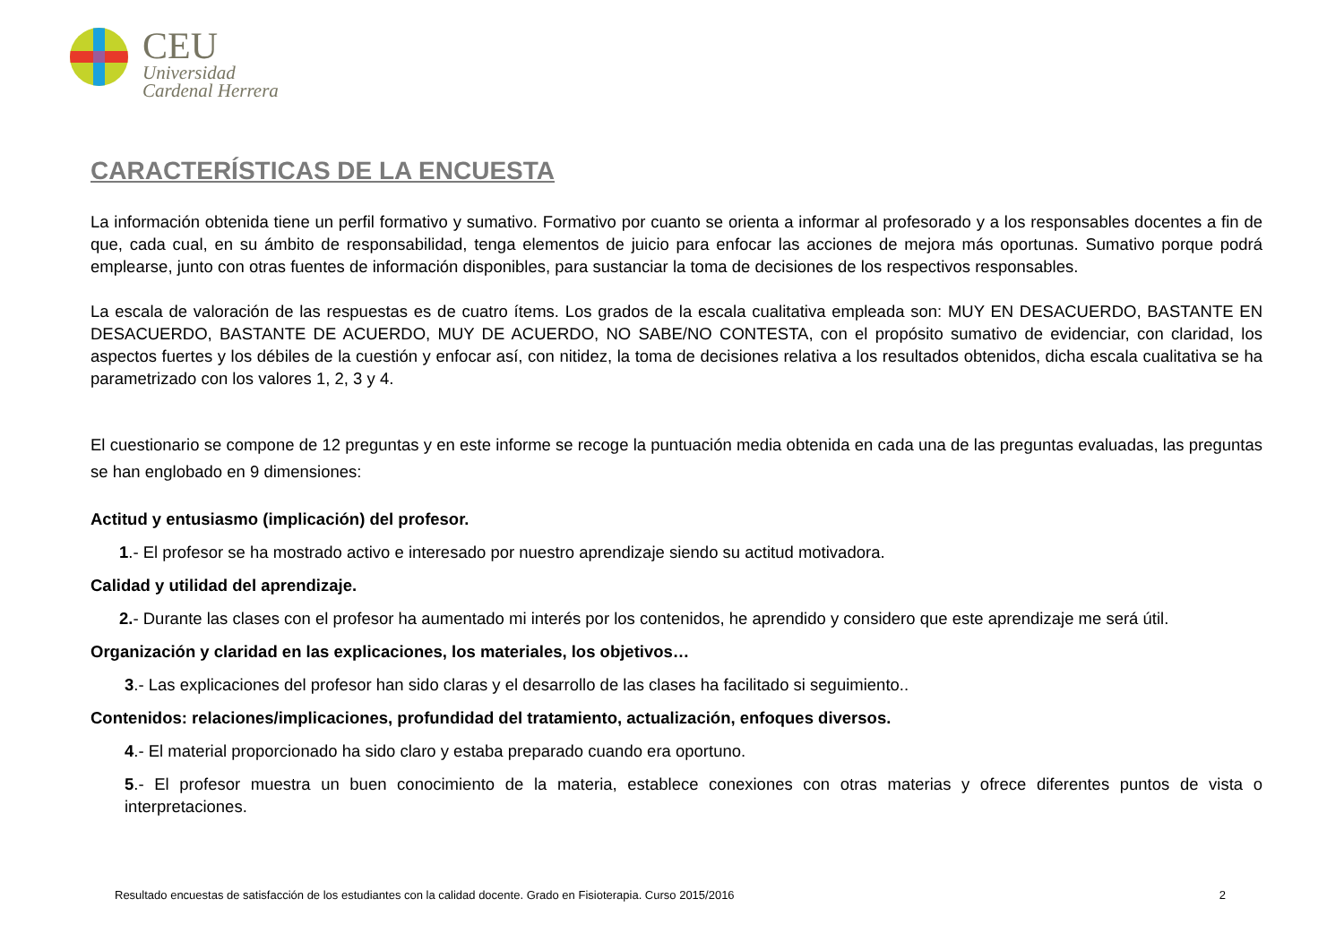CEU
Universidad
Cardenal Herrera
CARACTERÍSTICAS DE LA ENCUESTA
La información obtenida tiene un perfil formativo y sumativo. Formativo por cuanto se orienta a informar al profesorado y a los responsables docentes a fin de que, cada cual, en su ámbito de responsabilidad, tenga elementos de juicio para enfocar las acciones de mejora más oportunas. Sumativo porque podrá emplearse, junto con otras fuentes de información disponibles, para sustanciar la toma de decisiones de los respectivos responsables.
La escala de valoración de las respuestas es de cuatro ítems. Los grados de la escala cualitativa empleada son: MUY EN DESACUERDO, BASTANTE EN DESACUERDO, BASTANTE DE ACUERDO, MUY DE ACUERDO, NO SABE/NO CONTESTA, con el propósito sumativo de evidenciar, con claridad, los aspectos fuertes y los débiles de la cuestión y enfocar así, con nitidez, la toma de decisiones relativa a los resultados obtenidos, dicha escala cualitativa se ha parametrizado con los valores 1, 2, 3 y 4.
El cuestionario se compone de 12 preguntas y en este informe se recoge la puntuación media obtenida en cada una de las preguntas evaluadas, las preguntas se han englobado en 9 dimensiones:
Actitud y entusiasmo (implicación) del profesor.
1.- El profesor se ha mostrado activo e interesado por nuestro aprendizaje siendo su actitud motivadora.
Calidad y utilidad del aprendizaje.
2.- Durante las clases con el profesor ha aumentado mi interés por los contenidos, he aprendido y considero que este aprendizaje me será útil.
Organización y claridad en las explicaciones, los materiales, los objetivos…
3.- Las explicaciones del profesor han sido claras y el desarrollo de las clases ha facilitado si seguimiento..
Contenidos: relaciones/implicaciones, profundidad del tratamiento, actualización, enfoques diversos.
4.- El material proporcionado ha sido claro y estaba preparado cuando era oportuno.
5.- El profesor muestra un buen conocimiento de la materia, establece conexiones con otras materias y ofrece diferentes puntos de vista o interpretaciones.
Resultado encuestas de satisfacción de los estudiantes con la calidad docente. Grado en Fisioterapia. Curso 2015/2016 2